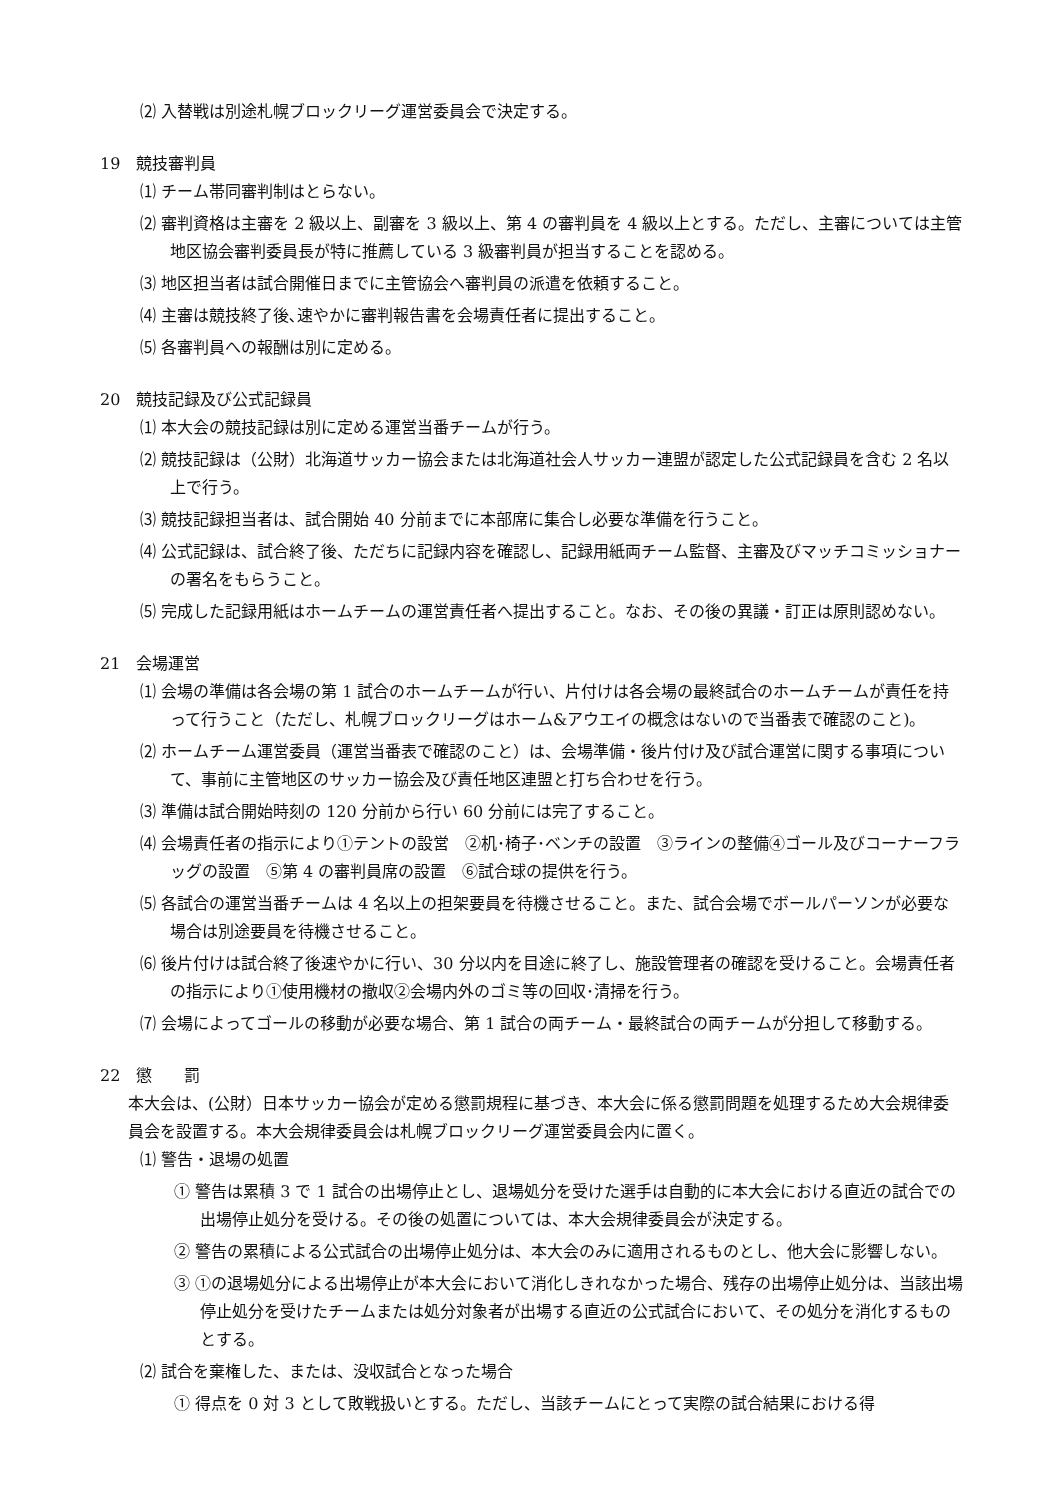⑵ 入替戦は別途札幌ブロックリーグ運営委員会で決定する。
19　競技審判員
⑴ チーム帯同審判制はとらない。
⑵ 審判資格は主審を 2 級以上、副審を 3 級以上、第 4 の審判員を 4 級以上とする。ただし、主審については主管地区協会審判委員長が特に推薦している 3 級審判員が担当することを認める。
⑶ 地区担当者は試合開催日までに主管協会へ審判員の派遣を依頼すること。
⑷ 主審は競技終了後､速やかに審判報告書を会場責任者に提出すること。
⑸ 各審判員への報酬は別に定める。
20　競技記録及び公式記録員
⑴ 本大会の競技記録は別に定める運営当番チームが行う。
⑵ 競技記録は（公財）北海道サッカー協会または北海道社会人サッカー連盟が認定した公式記録員を含む 2 名以上で行う。
⑶ 競技記録担当者は、試合開始 40 分前までに本部席に集合し必要な準備を行うこと。
⑷ 公式記録は、試合終了後、ただちに記録内容を確認し、記録用紙両チーム監督、主審及びマッチコミッショナーの署名をもらうこと。
⑸ 完成した記録用紙はホームチームの運営責任者へ提出すること。なお、その後の異議・訂正は原則認めない。
21　会場運営
⑴ 会場の準備は各会場の第 1 試合のホームチームが行い、片付けは各会場の最終試合のホームチームが責任を持って行うこと（ただし、札幌ブロックリーグはホーム&アウエイの概念はないので当番表で確認のこと)。
⑵ ホームチーム運営委員（運営当番表で確認のこと）は、会場準備・後片付け及び試合運営に関する事項について、事前に主管地区のサッカー協会及び責任地区連盟と打ち合わせを行う。
⑶ 準備は試合開始時刻の 120 分前から行い 60 分前には完了すること。
⑷ 会場責任者の指示により①テントの設営　②机･椅子･ベンチの設置　③ラインの整備④ゴール及びコーナーフラッグの設置　⑤第 4 の審判員席の設置　⑥試合球の提供を行う。
⑸ 各試合の運営当番チームは 4 名以上の担架要員を待機させること。また、試合会場でボールパーソンが必要な場合は別途要員を待機させること。
⑹ 後片付けは試合終了後速やかに行い、30 分以内を目途に終了し、施設管理者の確認を受けること。会場責任者の指示により①使用機材の撤収②会場内外のゴミ等の回収･清掃を行う。
⑺ 会場によってゴールの移動が必要な場合、第 1 試合の両チーム・最終試合の両チームが分担して移動する。
22　懲　　罰
本大会は、(公財）日本サッカー協会が定める懲罰規程に基づき、本大会に係る懲罰問題を処理するため大会規律委員会を設置する。本大会規律委員会は札幌ブロックリーグ運営委員会内に置く。
⑴ 警告・退場の処置
① 警告は累積 3 で 1 試合の出場停止とし、退場処分を受けた選手は自動的に本大会における直近の試合での出場停止処分を受ける。その後の処置については、本大会規律委員会が決定する。
② 警告の累積による公式試合の出場停止処分は、本大会のみに適用されるものとし、他大会に影響しない。
③ ①の退場処分による出場停止が本大会において消化しきれなかった場合、残存の出場停止処分は、当該出場停止処分を受けたチームまたは処分対象者が出場する直近の公式試合において、その処分を消化するものとする。
⑵ 試合を棄権した、または、没収試合となった場合
① 得点を 0 対 3 として敗戦扱いとする。ただし、当該チームにとって実際の試合結果における得